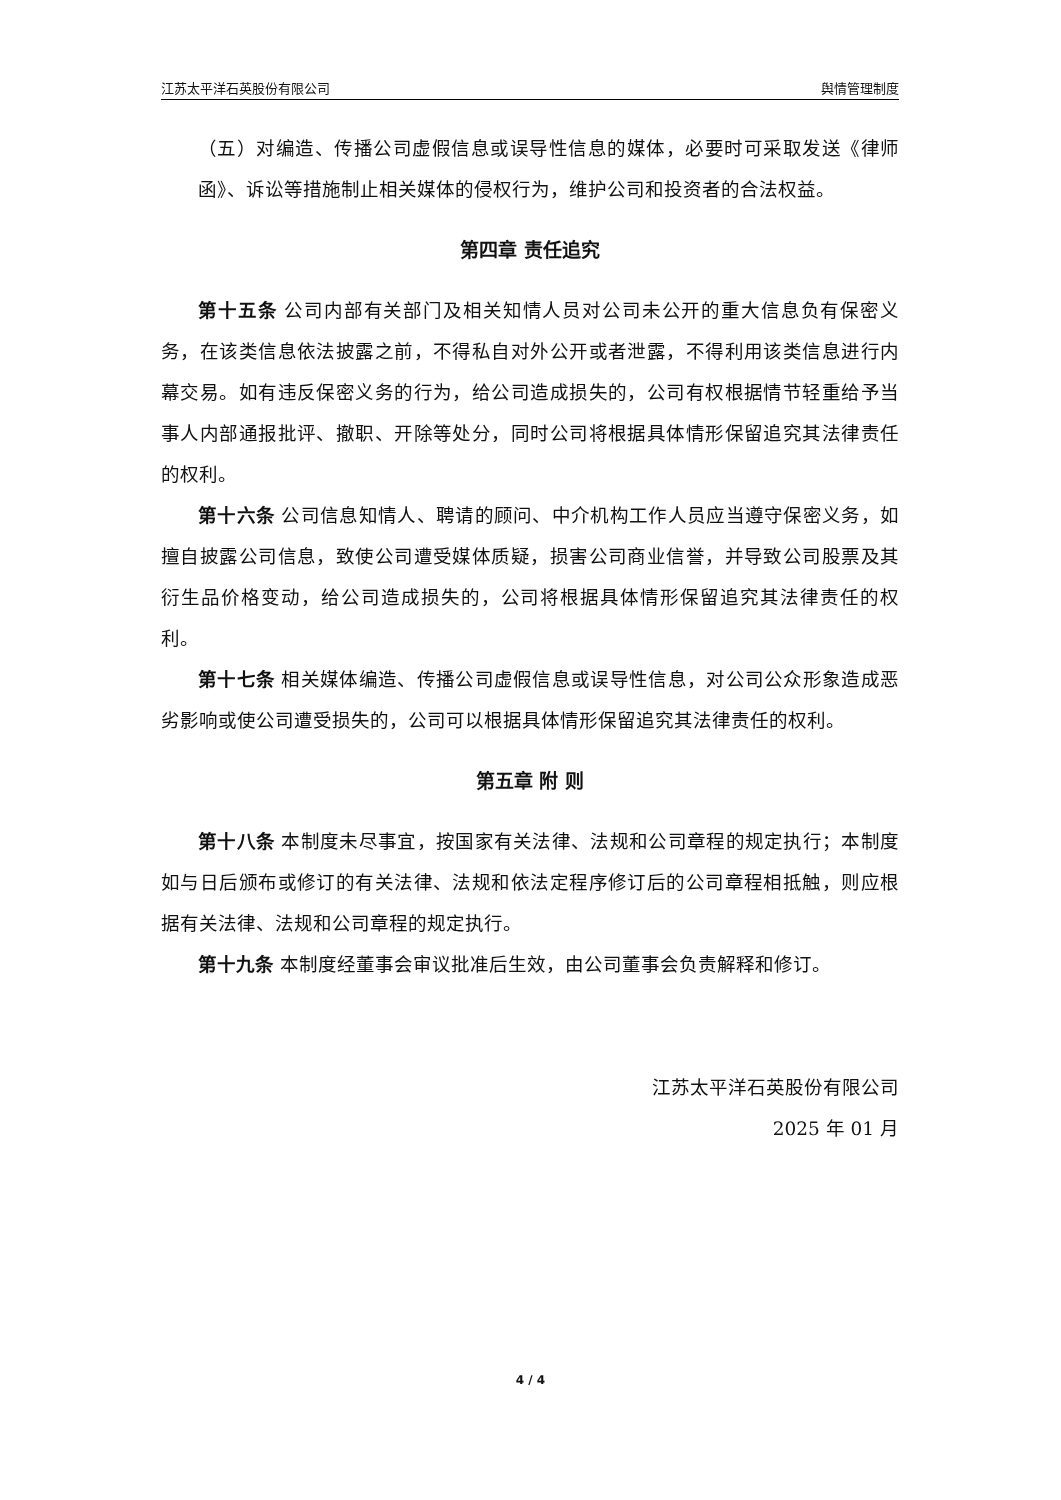江苏太平洋石英股份有限公司 舆情管理制度
（五）对编造、传播公司虚假信息或误导性信息的媒体，必要时可采取发送《律师函》、诉讼等措施制止相关媒体的侵权行为，维护公司和投资者的合法权益。
第四章 责任追究
第十五条 公司内部有关部门及相关知情人员对公司未公开的重大信息负有保密义务，在该类信息依法披露之前，不得私自对外公开或者泄露，不得利用该类信息进行内幕交易。如有违反保密义务的行为，给公司造成损失的，公司有权根据情节轻重给予当事人内部通报批评、撤职、开除等处分，同时公司将根据具体情形保留追究其法律责任的权利。
第十六条 公司信息知情人、聘请的顾问、中介机构工作人员应当遵守保密义务，如擅自披露公司信息，致使公司遭受媒体质疑，损害公司商业信誉，并导致公司股票及其衍生品价格变动，给公司造成损失的，公司将根据具体情形保留追究其法律责任的权利。
第十七条 相关媒体编造、传播公司虚假信息或误导性信息，对公司公众形象造成恶劣影响或使公司遭受损失的，公司可以根据具体情形保留追究其法律责任的权利。
第五章 附 则
第十八条 本制度未尽事宜，按国家有关法律、法规和公司章程的规定执行；本制度如与日后颁布或修订的有关法律、法规和依法定程序修订后的公司章程相抵触，则应根据有关法律、法规和公司章程的规定执行。
第十九条 本制度经董事会审议批准后生效，由公司董事会负责解释和修订。
江苏太平洋石英股份有限公司
2025 年 01 月
4 / 4